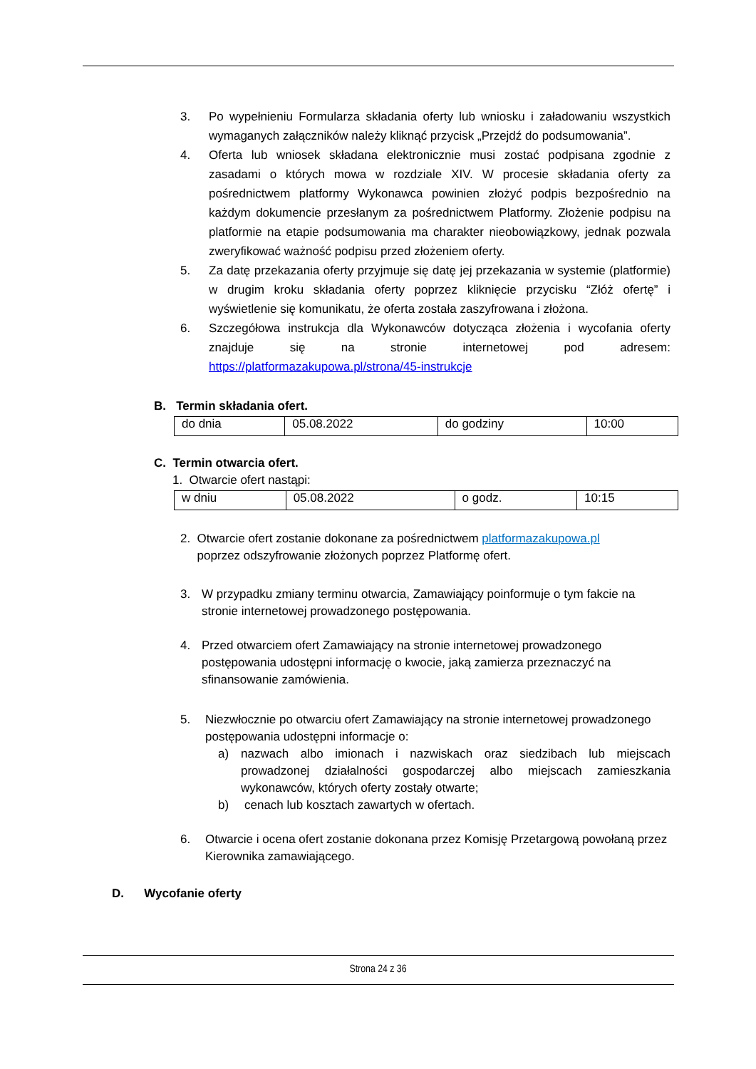3. Po wypełnieniu Formularza składania oferty lub wniosku i załadowaniu wszystkich wymaganych załączników należy kliknąć przycisk „Przejdź do podsumowania”.
4. Oferta lub wniosek składana elektronicznie musi zostać podpisana zgodnie z zasadami o których mowa w rozdziale XIV. W procesie składania oferty za pośrednictwem platformy Wykonawca powinien złożyć podpis bezpośrednio na każdym dokumencie przesłanym za pośrednictwem Platformy. Złożenie podpisu na platformie na etapie podsumowania ma charakter nieobowiązkowy, jednak pozwala zweryfikować ważność podpisu przed złożeniem oferty.
5. Za datę przekazania oferty przyjmuje się datę jej przekazania w systemie (platformie) w drugim kroku składania oferty poprzez kliknięcie przycisku “Złóż ofertę” i wyświetlenie się komunikatu, że oferta została zaszyfrowana i złożona.
6. Szczegółowa instrukcja dla Wykonawców dotycząca złożenia i wycofania oferty znajduje się na stronie internetowej pod adresem: https://platformazakupowa.pl/strona/45-instrukcje
B. Termin składania ofert.
| do dnia | 05.08.2022 | do godziny | 10:00 |
C. Termin otwarcia ofert.
1. Otwarcie ofert nastąpi:
| w dniu | 05.08.2022 | o godz. | 10:15 |
2. Otwarcie ofert zostanie dokonane za pośrednictwem platformazakupowa.pl
poprzez odszyfrowanie złożonych poprzez Platformę ofert.
3. W przypadku zmiany terminu otwarcia, Zamawiający poinformuje o tym fakcie na stronie internetowej prowadzonego postępowania.
4. Przed otwarciem ofert Zamawiający na stronie internetowej prowadzonego postępowania udostępni informację o kwocie, jaką zamierza przeznaczyć na sfinansowanie zamówienia.
5. Niezwłocznie po otwarciu ofert Zamawiający na stronie internetowej prowadzonego postępowania udostępni informacje o:
a) nazwach albo imionach i nazwiskach oraz siedzibach lub miejscach prowadzonej działalności gospodarczej albo miejscach zamieszkania wykonawców, których oferty zostały otwarte;
b) cenach lub kosztach zawartych w ofertach.
6. Otwarcie i ocena ofert zostanie dokonana przez Komisję Przetargową powołaną przez Kierownika zamawiającego.
D. Wycofanie oferty
Strona 24 z 36